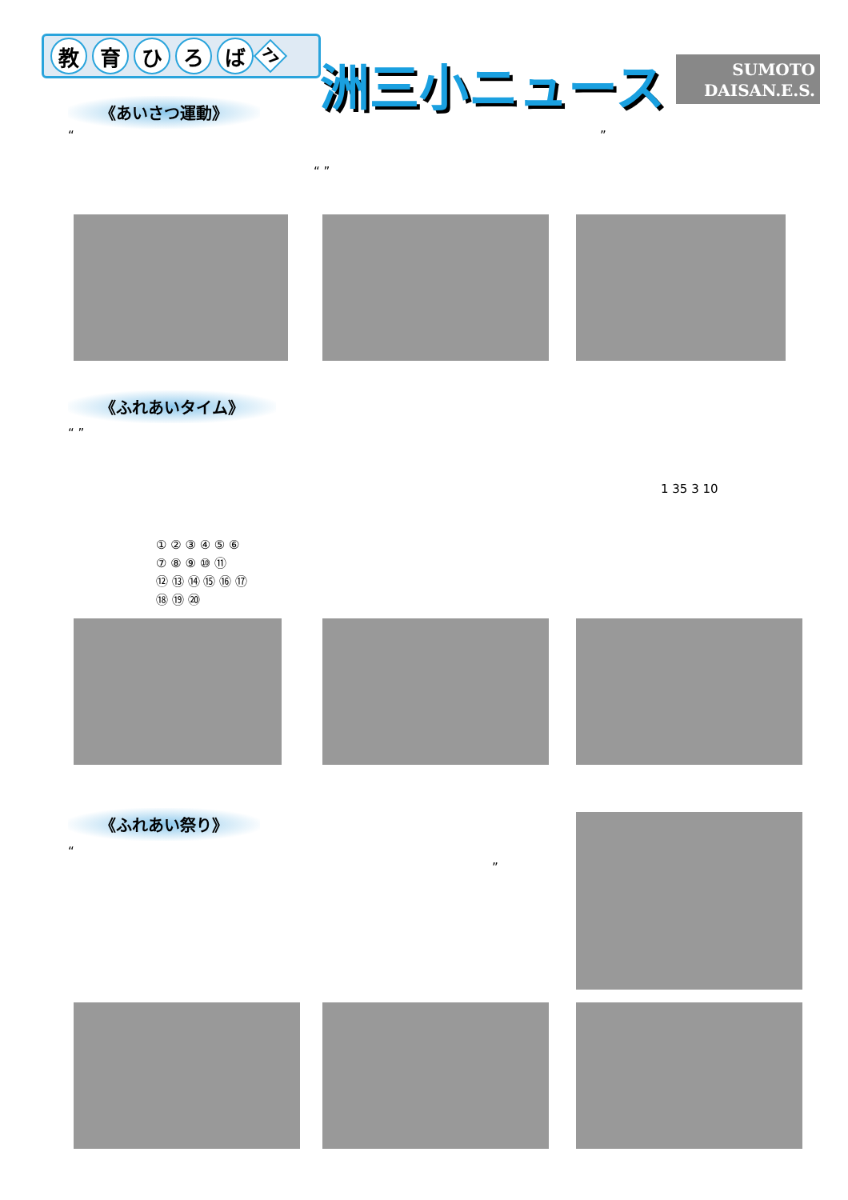教育ひろば 77
洲三小ニュース
SUMOTO
DAISAN.E.S.
《あいさつ運動》
“ ”
“ ”
《ふれあいタイム》
“ ”
1 35 3 10
① ② ③ ④ ⑤ ⑥
⑦ ⑧ ⑨ ⑩ ⑪
⑫ ⑬ ⑭ ⑮ ⑯ ⑰
⑱ ⑲ ⑳
《ふれあい祭り》
“
”